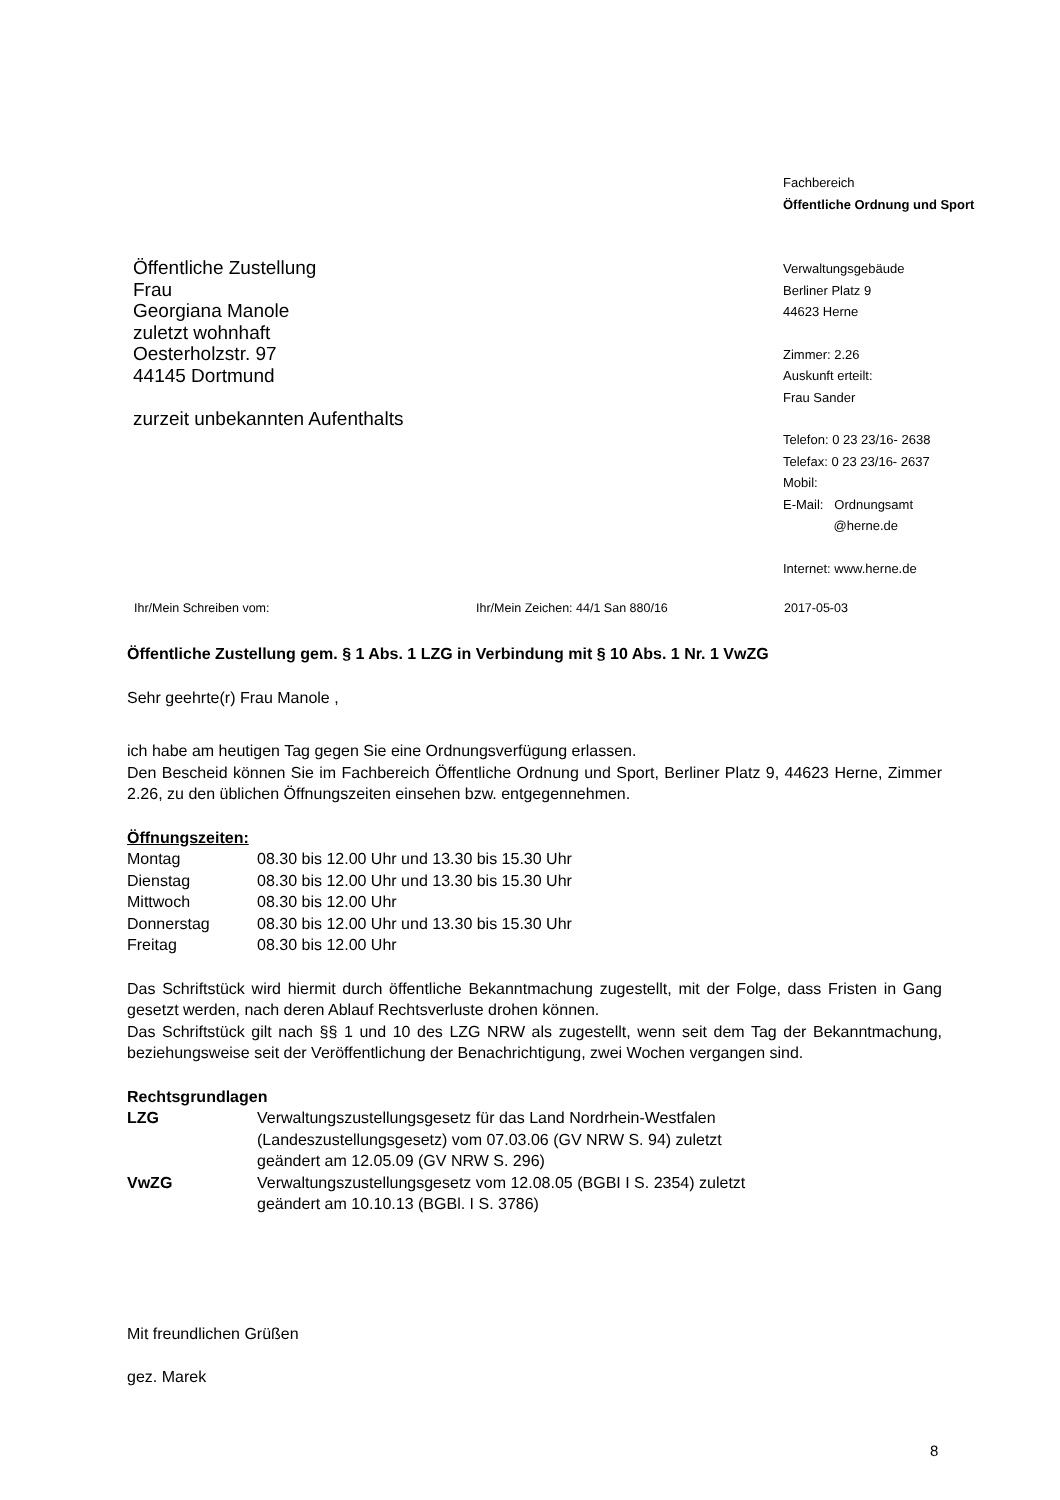Öffentliche Zustellung
Frau
Georgiana Manole
zuletzt wohnhaft
Oesterholzstr. 97
44145 Dortmund
zurzeit unbekannten Aufenthalts
Fachbereich
Öffentliche Ordnung und Sport
Verwaltungsgebäude
Berliner Platz 9
44623 Herne
Zimmer: 2.26
Auskunft erteilt:
Frau Sander
Telefon: 0 23 23/16- 2638
Telefax: 0 23 23/16- 2637
Mobil:
E-Mail: Ordnungsamt
@herne.de
Internet: www.herne.de
Ihr/Mein Schreiben vom: Ihr/Mein Zeichen: 44/1 San 880/16 2017-05-03
Öffentliche Zustellung gem. § 1 Abs. 1 LZG in Verbindung mit § 10 Abs. 1 Nr. 1 VwZG
Sehr geehrte(r) Frau Manole ,
ich habe am heutigen Tag gegen Sie eine Ordnungsverfügung erlassen.
Den Bescheid können Sie im Fachbereich Öffentliche Ordnung und Sport, Berliner Platz 9, 44623 Herne, Zimmer 2.26, zu den üblichen Öffnungszeiten einsehen bzw. entgegennehmen.
Öffnungszeiten:
| Montag | 08.30 bis 12.00 Uhr und 13.30 bis 15.30 Uhr |
| Dienstag | 08.30 bis 12.00 Uhr und 13.30 bis 15.30 Uhr |
| Mittwoch | 08.30 bis 12.00 Uhr |
| Donnerstag | 08.30 bis 12.00 Uhr und 13.30 bis 15.30 Uhr |
| Freitag | 08.30 bis 12.00 Uhr |
Das Schriftstück wird hiermit durch öffentliche Bekanntmachung zugestellt, mit der Folge, dass Fristen in Gang gesetzt werden, nach deren Ablauf Rechtsverluste drohen können.
Das Schriftstück gilt nach §§ 1 und 10 des LZG NRW als zugestellt, wenn seit dem Tag der Bekanntmachung, beziehungsweise seit der Veröffentlichung der Benachrichtigung, zwei Wochen vergangen sind.
Rechtsgrundlagen
| LZG | Verwaltungszustellungsgesetz für das Land Nordrhein-Westfalen (Landeszustellungsgesetz) vom 07.03.06 (GV NRW S. 94) zuletzt geändert am 12.05.09 (GV NRW S. 296) |
| VwZG | Verwaltungszustellungsgesetz vom 12.08.05 (BGBI I S. 2354) zuletzt geändert am 10.10.13 (BGBl. I S. 3786) |
Mit freundlichen Grüßen
gez. Marek
8